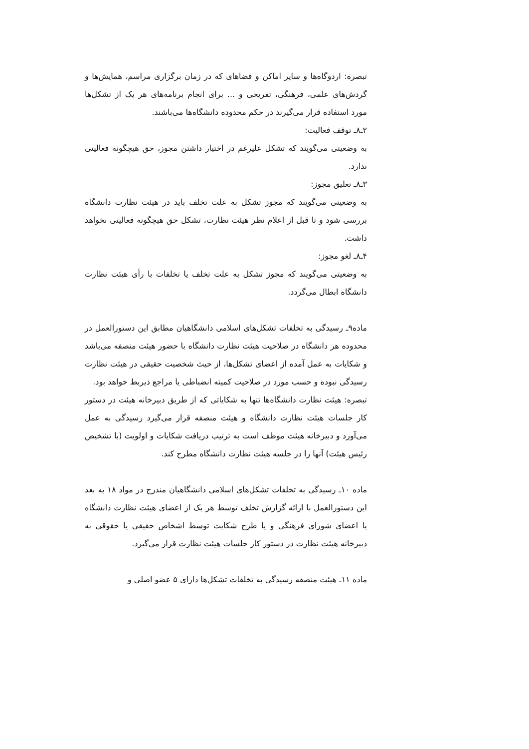تبصره: اردوگاه‌ها و سایر اماکن و فضاهای که در زمان برگزاری مراسم، همایش‌ها و گردش‌های علمی، فرهنگی، تفریحی و ... برای انجام برنامه‌های هر یک از تشکل‌ها مورد استفاده قرار می‌گیرند در حکم محدوده دانشگاه‌ها می‌باشند.
۲ـ۸ـ توقف فعالیت:
به وضعیتی می‌گویند که تشکل علیرغم در اختیار داشتن مجوز، حق هیچگونه فعالیتی ندارد.
۳ـ۸ـ تعلیق مجوز:
به وضعیتی می‌گویند که مجوز تشکل به علت تخلف باید در هیئت نظارت دانشگاه بررسی شود و تا قبل از اعلام نظر هیئت نظارت، تشکل حق هیچگونه فعالیتی نخواهد داشت.
۴ـ۸ـ لغو مجوز:
به وضعیتی می‌گویند که مجوز تشکل به علت تخلف یا تخلفات با رأی هیئت نظارت دانشگاه ابطال می‌گردد.
ماده۹ـ رسیدگی به تخلفات تشکل‌های اسلامی دانشگاهیان مطابق این دستورالعمل در محدوده هر دانشگاه در صلاحیت هیئت نظارت دانشگاه با حضور هیئت منصفه می‌باشد و شکایات به عمل آمده از اعضای تشکل‌ها، از حیث شخصیت حقیقی در هیئت نظارت رسیدگی نبوده و حسب مورد در صلاحیت کمیته انضباطی یا مراجع ذیربط خواهد بود.
تبصره: هیئت نظارت دانشگاه‌ها تنها به شکایاتی که از طریق دبیرخانه هیئت در دستور کار جلسات هیئت نظارت دانشگاه و هیئت منصفه قرار می‌گیرد رسیدگی به عمل می‌آورد و دبیرخانه هیئت موظف است به ترتیب دریافت شکایات و اولویت (با تشخیص رئیس هیئت) آنها را در جلسه هیئت نظارت دانشگاه مطرح کند.
ماده ۱۰ـ رسیدگی به تخلفات تشکل‌های اسلامی دانشگاهیان مندرج در مواد ۱۸ به بعد این دستورالعمل با ارائه گزارش تخلف توسط هر یک از اعضای هیئت نظارت دانشگاه یا اعضای شورای فرهنگی و یا طرح شکایت توسط اشخاص حقیقی یا حقوقی به دبیرخانه هیئت نظارت در دستور کار جلسات هیئت نظارت قرار می‌گیرد.
ماده ۱۱ـ هیئت منصفه رسیدگی به تخلفات تشکل‌ها دارای ۵ عضو اصلی و